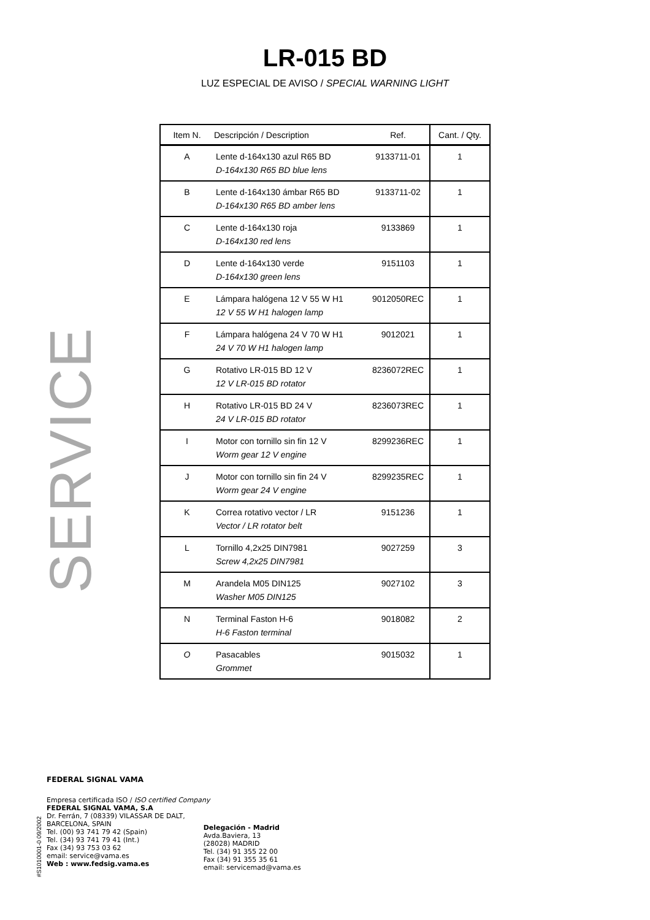LR-015 BD
LUZ ESPECIAL DE AVISO / SPECIAL WARNING LIGHT
SERVICE
| Item N. | Descripción / Description | Ref. | Cant. / Qty. |
| --- | --- | --- | --- |
| A | Lente d-164x130 azul R65 BD D-164x130 R65 BD blue lens | 9133711-01 | 1 |
| B | Lente d-164x130 ámbar R65 BD D-164x130 R65 BD amber lens | 9133711-02 | 1 |
| C | Lente d-164x130 roja D-164x130 red lens | 9133869 | 1 |
| D | Lente d-164x130 verde D-164x130 green lens | 9151103 | 1 |
| E | Lámpara halógena 12 V 55 W H1 12 V 55 W H1 halogen lamp | 9012050REC | 1 |
| F | Lámpara halógena 24 V 70 W H1 24 V 70 W H1 halogen lamp | 9012021 | 1 |
| G | Rotativo LR-015 BD 12 V 12 V LR-015 BD rotator | 8236072REC | 1 |
| H | Rotativo LR-015 BD 24 V 24 V LR-015 BD rotator | 8236073REC | 1 |
| I | Motor con tornillo sin fin 12 V Worm gear 12 V engine | 8299236REC | 1 |
| J | Motor con tornillo sin fin 24 V Worm gear 24 V engine | 8299235REC | 1 |
| K | Correa rotativo vector / LR Vector / LR rotator belt | 9151236 | 1 |
| L | Tornillo 4,2x25 DIN7981 Screw 4,2x25 DIN7981 | 9027259 | 3 |
| M | Arandela M05 DIN125 Washer M05 DIN125 | 9027102 | 3 |
| N | Terminal Faston H-6 H-6 Faston terminal | 9018082 | 2 |
| O | Pasacables Grommet | 9015032 | 1 |
#S1010001-0 09/2002
FEDERAL SIGNAL VAMA
Empresa certificada ISO / ISO certified Company
FEDERAL SIGNAL VAMA, S.A
Dr. Ferrán, 7 (08339) VILASSAR DE DALT,
BARCELONA, SPAIN
Tel. (00) 93 741 79 42 (Spain)
Tel. (34) 93 741 79 41 (Int.)
Fax (34) 93 753 03 62
email: service@vama.es
Web : www.fedsig.vama.es
Delegación - Madrid
Avda.Baviera, 13
(28028) MADRID
Tel. (34) 91 355 22 00
Fax (34) 91 355 35 61
email: servicemad@vama.es